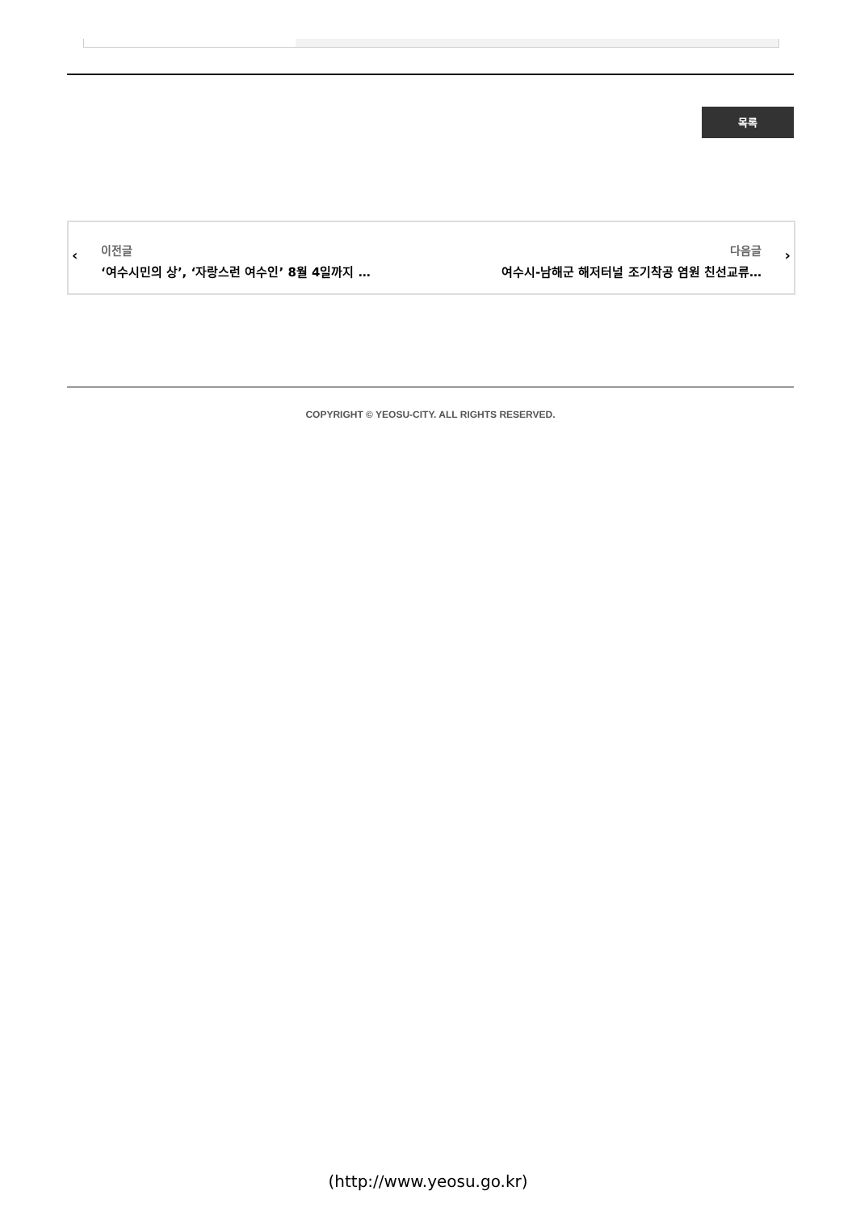목록
‹
이전글
‘여수시민의 상’, ‘자랑스런 여수인’ 8월 4일까지 …
다음글
여수시-남해군 해저터널 조기착공 염원 친선교류…
›
COPYRIGHT © YEOSU-CITY. ALL RIGHTS RESERVED.
(http://www.yeosu.go.kr)